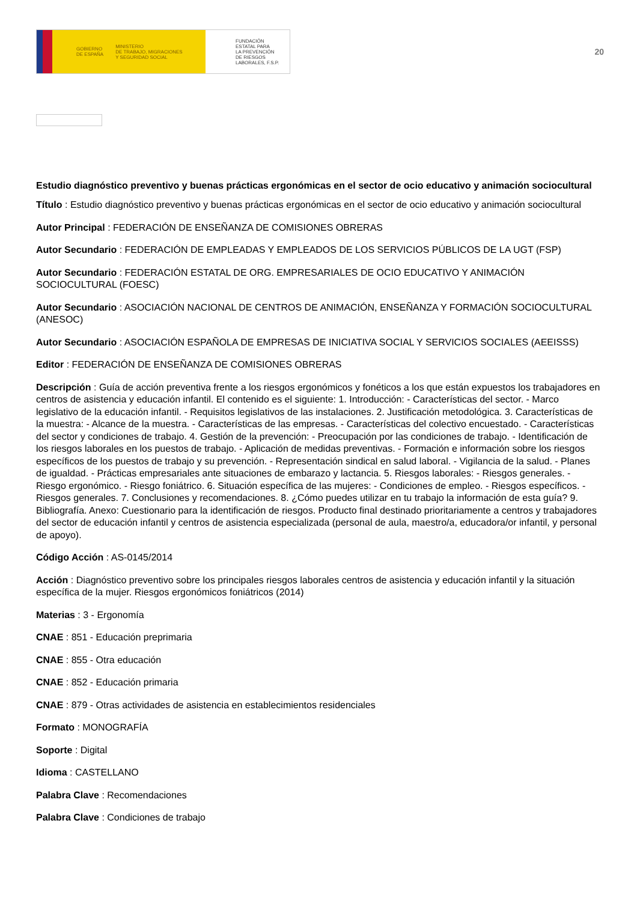GOBIERNO
DE ESPAÑA MINISTERIO
DE TRABAJO, MIGRACIONES
Y SEGURIDAD SOCIAL
FUNDACIÓN
ESTATAL PARA
LA PREVENCIÓN
DE RIESGOS
LABORALES, F.S.P.
20
Estudio diagnóstico preventivo y buenas prácticas ergonómicas en el sector de ocio educativo y animación sociocultural
Título : Estudio diagnóstico preventivo y buenas prácticas ergonómicas en el sector de ocio educativo y animación sociocultural
Autor Principal : FEDERACIÓN DE ENSEÑANZA DE COMISIONES OBRERAS
Autor Secundario : FEDERACIÓN DE EMPLEADAS Y EMPLEADOS DE LOS SERVICIOS PÚBLICOS DE LA UGT (FSP)
Autor Secundario : FEDERACIÓN ESTATAL DE ORG. EMPRESARIALES DE OCIO EDUCATIVO Y ANIMACIÓN SOCIOCULTURAL (FOESC)
Autor Secundario : ASOCIACIÓN NACIONAL DE CENTROS DE ANIMACIÓN, ENSEÑANZA Y FORMACIÓN SOCIOCULTURAL (ANESOC)
Autor Secundario : ASOCIACIÓN ESPAÑOLA DE EMPRESAS DE INICIATIVA SOCIAL Y SERVICIOS SOCIALES (AEEISSS)
Editor : FEDERACIÓN DE ENSEÑANZA DE COMISIONES OBRERAS
Descripción : Guía de acción preventiva frente a los riesgos ergonómicos y fonéticos a los que están expuestos los trabajadores en centros de asistencia y educación infantil. El contenido es el siguiente: 1. Introducción: - Características del sector. - Marco legislativo de la educación infantil. - Requisitos legislativos de las instalaciones. 2. Justificación metodológica. 3. Características de la muestra: - Alcance de la muestra. - Características de las empresas. - Características del colectivo encuestado. - Características del sector y condiciones de trabajo. 4. Gestión de la prevención: - Preocupación por las condiciones de trabajo. - Identificación de los riesgos laborales en los puestos de trabajo. - Aplicación de medidas preventivas. - Formación e información sobre los riesgos específicos de los puestos de trabajo y su prevención. - Representación sindical en salud laboral. - Vigilancia de la salud. - Planes de igualdad. - Prácticas empresariales ante situaciones de embarazo y lactancia. 5. Riesgos laborales: - Riesgos generales. - Riesgo ergonómico. - Riesgo foniátrico. 6. Situación específica de las mujeres: - Condiciones de empleo. - Riesgos específicos. - Riesgos generales. 7. Conclusiones y recomendaciones. 8. ¿Cómo puedes utilizar en tu trabajo la información de esta guía? 9. Bibliografía. Anexo: Cuestionario para la identificación de riesgos. Producto final destinado prioritariamente a centros y trabajadores del sector de educación infantil y centros de asistencia especializada (personal de aula, maestro/a, educadora/or infantil, y personal de apoyo).
Código Acción : AS-0145/2014
Acción : Diagnóstico preventivo sobre los principales riesgos laborales centros de asistencia y educación infantil y la situación específica de la mujer. Riesgos ergonómicos foniátricos (2014)
Materias : 3 - Ergonomía
CNAE : 851 - Educación preprimaria
CNAE : 855 - Otra educación
CNAE : 852 - Educación primaria
CNAE : 879 - Otras actividades de asistencia en establecimientos residenciales
Formato : MONOGRAFÍA
Soporte : Digital
Idioma : CASTELLANO
Palabra Clave : Recomendaciones
Palabra Clave : Condiciones de trabajo